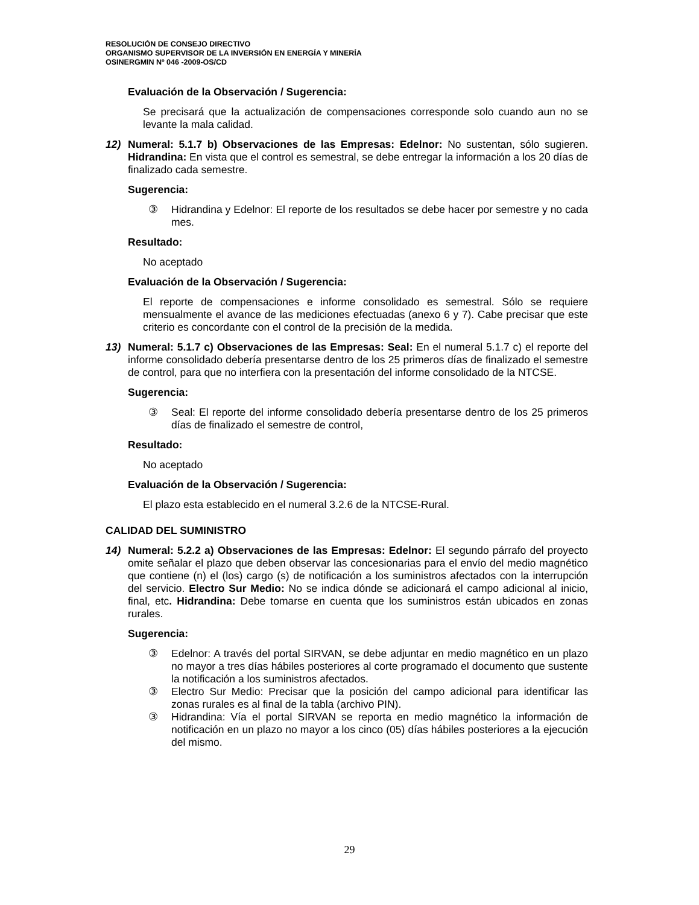RESOLUCIÓN DE CONSEJO DIRECTIVO
ORGANISMO SUPERVISOR DE LA INVERSIÓN EN ENERGÍA Y MINERÍA
OSINERGMIN Nº 046 -2009-OS/CD
Evaluación de la Observación / Sugerencia:
Se precisará que la actualización de compensaciones corresponde solo cuando aun no se levante la mala calidad.
12) Numeral: 5.1.7 b) Observaciones de las Empresas: Edelnor: No sustentan, sólo sugieren. Hidrandina: En vista que el control es semestral, se debe entregar la información a los 20 días de finalizado cada semestre.
Sugerencia:
③ Hidrandina y Edelnor: El reporte de los resultados se debe hacer por semestre y no cada mes.
Resultado:
No aceptado
Evaluación de la Observación / Sugerencia:
El reporte de compensaciones e informe consolidado es semestral. Sólo se requiere mensualmente el avance de las mediciones efectuadas (anexo 6 y 7). Cabe precisar que este criterio es concordante con el control de la precisión de la medida.
13) Numeral: 5.1.7 c) Observaciones de las Empresas: Seal: En el numeral 5.1.7 c) el reporte del informe consolidado debería presentarse dentro de los 25 primeros días de finalizado el semestre de control, para que no interfiera con la presentación del informe consolidado de la NTCSE.
Sugerencia:
③ Seal: El reporte del informe consolidado debería presentarse dentro de los 25 primeros días de finalizado el semestre de control,
Resultado:
No aceptado
Evaluación de la Observación / Sugerencia:
El plazo esta establecido en el numeral 3.2.6 de la NTCSE-Rural.
CALIDAD DEL SUMINISTRO
14) Numeral: 5.2.2 a) Observaciones de las Empresas: Edelnor: El segundo párrafo del proyecto omite señalar el plazo que deben observar las concesionarias para el envío del medio magnético que contiene (n) el (los) cargo (s) de notificación a los suministros afectados con la interrupción del servicio. Electro Sur Medio: No se indica dónde se adicionará el campo adicional al inicio, final, etc. Hidrandina: Debe tomarse en cuenta que los suministros están ubicados en zonas rurales.
Sugerencia:
③ Edelnor: A través del portal SIRVAN, se debe adjuntar en medio magnético en un plazo no mayor a tres días hábiles posteriores al corte programado el documento que sustente la notificación a los suministros afectados.
③ Electro Sur Medio: Precisar que la posición del campo adicional para identificar las zonas rurales es al final de la tabla (archivo PIN).
③ Hidrandina: Vía el portal SIRVAN se reporta en medio magnético la información de notificación en un plazo no mayor a los cinco (05) días hábiles posteriores a la ejecución del mismo.
29